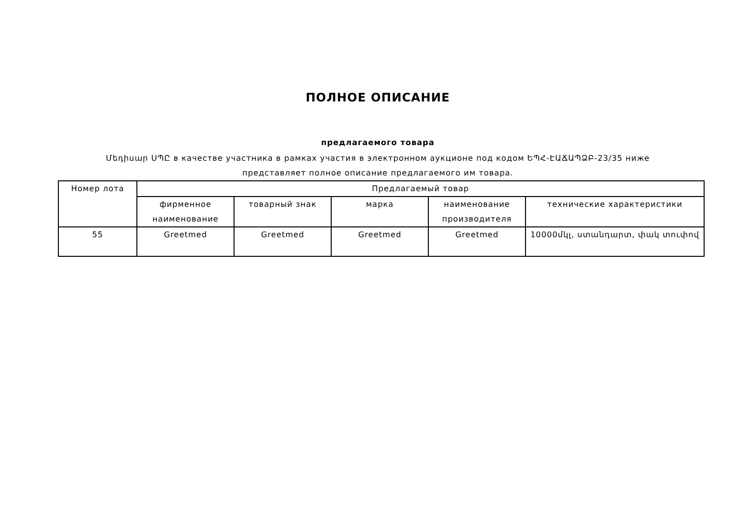ПОЛНОЕ ОПИСАНИЕ
предлагаемого товара
Մեդիսար ՍՊԸ в качестве участника в рамках участия в электронном аукционе под кодом ԵՊՀ-ԷԱՃԱՊՁԲ-23/35 ниже представляет полное описание предлагаемого им товара.
| Номер лота | Предлагаемый товар | | | | |
| --- | --- | --- | --- | --- | --- |
| | фирменное наименование | товарный знак | марка | наименование производителя | технические характеристики |
| 55 | Greetmed | Greetmed | Greetmed | Greetmed | 10000մկլ, ստանդարտ, փակ տուփով |